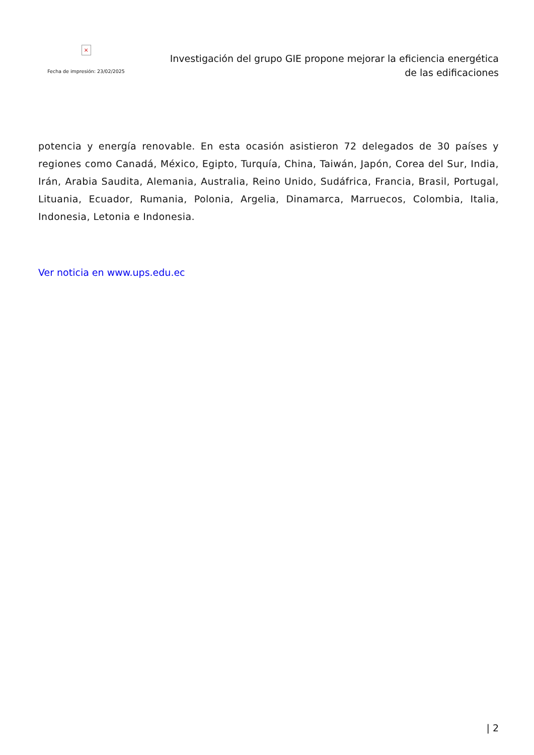×
Fecha de impresión: 23/02/2025
Investigación del grupo GIE propone mejorar la eficiencia energética
de las edificaciones
potencia y energía renovable. En esta ocasión asistieron 72 delegados de 30 países y regiones como Canadá, México, Egipto, Turquía, China, Taiwán, Japón, Corea del Sur, India, Irán, Arabia Saudita, Alemania, Australia, Reino Unido, Sudáfrica, Francia, Brasil, Portugal, Lituania, Ecuador, Rumania, Polonia, Argelia, Dinamarca, Marruecos, Colombia, Italia, Indonesia, Letonia e Indonesia.
Ver noticia en www.ups.edu.ec
| 2